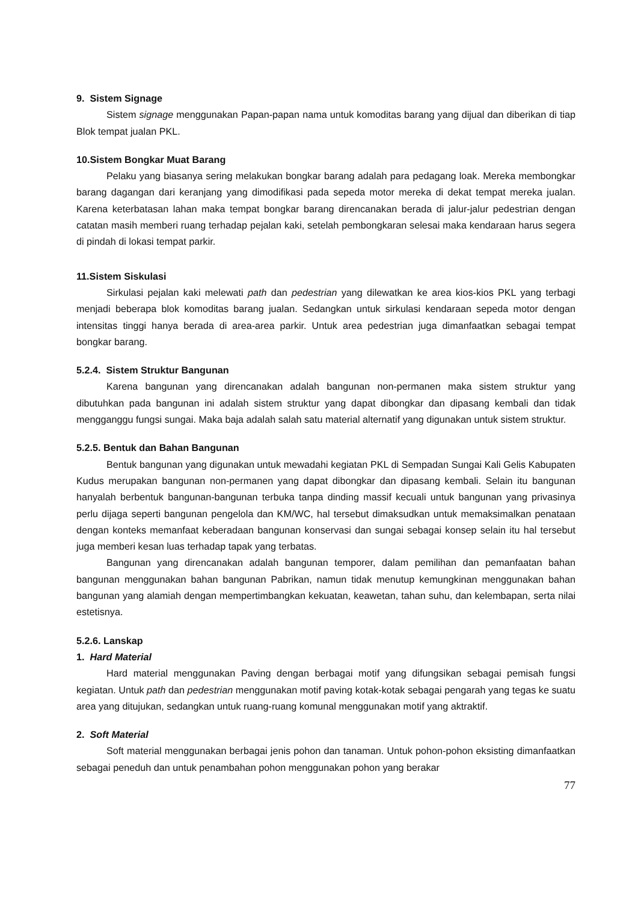9. Sistem Signage
Sistem signage menggunakan Papan-papan nama untuk komoditas barang yang dijual dan diberikan di tiap Blok tempat jualan PKL.
10.Sistem Bongkar Muat Barang
Pelaku yang biasanya sering melakukan bongkar barang adalah para pedagang loak. Mereka membongkar barang dagangan dari keranjang yang dimodifikasi pada sepeda motor mereka di dekat tempat mereka jualan. Karena keterbatasan lahan maka tempat bongkar barang direncanakan berada di jalur-jalur pedestrian dengan catatan masih memberi ruang terhadap pejalan kaki, setelah pembongkaran selesai maka kendaraan harus segera di pindah di lokasi tempat parkir.
11.Sistem Siskulasi
Sirkulasi pejalan kaki melewati path dan pedestrian yang dilewatkan ke area kios-kios PKL yang terbagi menjadi beberapa blok komoditas barang jualan. Sedangkan untuk sirkulasi kendaraan sepeda motor dengan intensitas tinggi hanya berada di area-area parkir. Untuk area pedestrian juga dimanfaatkan sebagai tempat bongkar barang.
5.2.4. Sistem Struktur Bangunan
Karena bangunan yang direncanakan adalah bangunan non-permanen maka sistem struktur yang dibutuhkan pada bangunan ini adalah sistem struktur yang dapat dibongkar dan dipasang kembali dan tidak mengganggu fungsi sungai. Maka baja adalah salah satu material alternatif yang digunakan untuk sistem struktur.
5.2.5. Bentuk dan Bahan Bangunan
Bentuk bangunan yang digunakan untuk mewadahi kegiatan PKL di Sempadan Sungai Kali Gelis Kabupaten Kudus merupakan bangunan non-permanen yang dapat dibongkar dan dipasang kembali. Selain itu bangunan hanyalah berbentuk bangunan-bangunan terbuka tanpa dinding massif kecuali untuk bangunan yang privasinya perlu dijaga seperti bangunan pengelola dan KM/WC, hal tersebut dimaksudkan untuk memaksimalkan penataan dengan konteks memanfaat keberadaan bangunan konservasi dan sungai sebagai konsep selain itu hal tersebut juga memberi kesan luas terhadap tapak yang terbatas.
Bangunan yang direncanakan adalah bangunan temporer, dalam pemilihan dan pemanfaatan bahan bangunan menggunakan bahan bangunan Pabrikan, namun tidak menutup kemungkinan menggunakan bahan bangunan yang alamiah dengan mempertimbangkan kekuatan, keawetan, tahan suhu, dan kelembapan, serta nilai estetisnya.
5.2.6. Lanskap
1. Hard Material
Hard material menggunakan Paving dengan berbagai motif yang difungsikan sebagai pemisah fungsi kegiatan. Untuk path dan pedestrian menggunakan motif paving kotak-kotak sebagai pengarah yang tegas ke suatu area yang ditujukan, sedangkan untuk ruang-ruang komunal menggunakan motif yang aktraktif.
2. Soft Material
Soft material menggunakan berbagai jenis pohon dan tanaman. Untuk pohon-pohon eksisting dimanfaatkan sebagai peneduh dan untuk penambahan pohon menggunakan pohon yang berakar
77